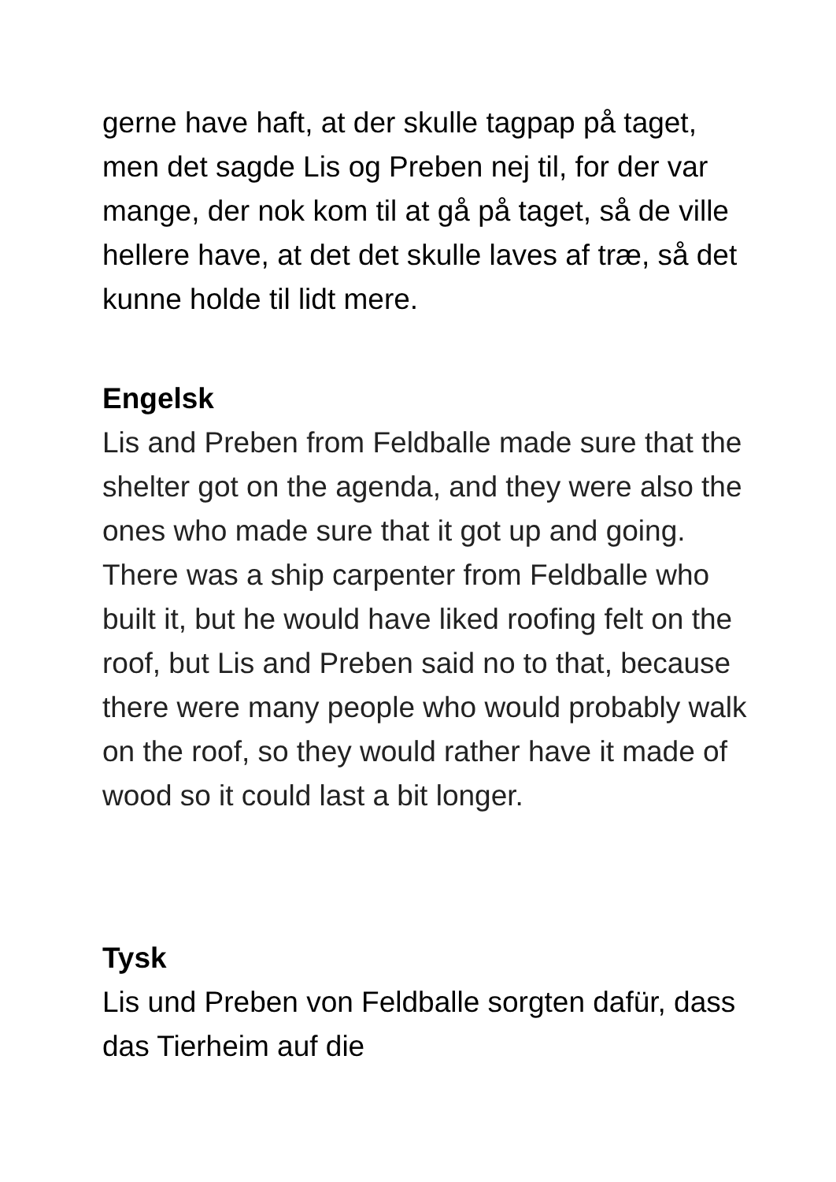gerne have haft, at der skulle tagpap på taget, men det sagde Lis og Preben nej til, for der var mange, der nok kom til at gå på taget, så de ville hellere have, at det det skulle laves af træ, så det kunne holde til lidt mere.
Engelsk
Lis and Preben from Feldballe made sure that the shelter got on the agenda, and they were also the ones who made sure that it got up and going. There was a ship carpenter from Feldballe who built it, but he would have liked roofing felt on the roof, but Lis and Preben said no to that, because there were many people who would probably walk on the roof, so they would rather have it made of wood so it could last a bit longer.
Tysk
Lis und Preben von Feldballe sorgten dafür, dass das Tierheim auf die